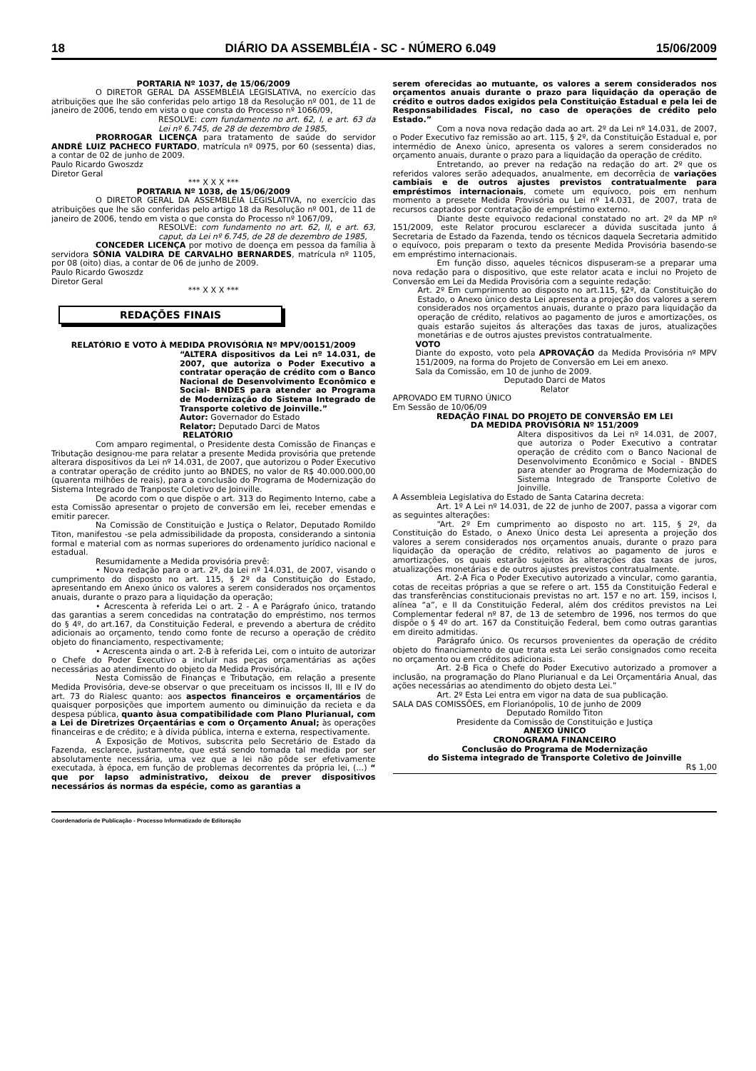18 DIÁRIO DA ASSEMBLÉIA - SC - NÚMERO 6.049 15/06/2009
PORTARIA Nº 1037, de 15/06/2009
O DIRETOR GERAL DA ASSEMBLÉIA LEGISLATIVA, no exercício das atribuições que lhe são conferidas pelo artigo 18 da Resolução nº 001, de 11 de janeiro de 2006, tendo em vista o que consta do Processo nº 1066/09,
RESOLVE: com fundamento no art. 62, I, e art. 63 da Lei nº 6.745, de 28 de dezembro de 1985,
PRORROGAR LICENÇA para tratamento de saúde do servidor ANDRÉ LUIZ PACHECO FURTADO, matrícula nº 0975, por 60 (sessenta) dias, a contar de 02 de junho de 2009.
Paulo Ricardo Gwoszdz
Diretor Geral
*** X X X ***
PORTARIA Nº 1038, de 15/06/2009
O DIRETOR GERAL DA ASSEMBLÉIA LEGISLATIVA, no exercício das atribuições que lhe são conferidas pelo artigo 18 da Resolução nº 001, de 11 de janeiro de 2006, tendo em vista o que consta do Processo nº 1067/09,
RESOLVE: com fundamento no art. 62, II, e art. 63, caput, da Lei nº 6.745, de 28 de dezembro de 1985,
CONCEDER LICENÇA por motivo de doença em pessoa da família à servidora SÔNIA VALDIRA DE CARVALHO BERNARDES, matrícula nº 1105, por 08 (oito) dias, a contar de 06 de junho de 2009.
Paulo Ricardo Gwoszdz
Diretor Geral
*** X X X ***
REDAÇÕES FINAIS
RELATÓRIO E VOTO À MEDIDA PROVISÓRIA Nº MPV/00151/2009
“ALTERA dispositivos da Lei nº 14.031, de 2007, que autoriza o Poder Executivo a contratar operação de crédito com o Banco Nacional de Desenvolvimento Econômico e Social- BNDES para atender ao Programa de Modernização do Sistema Integrado de Transporte coletivo de Joinville.”
Autor: Governador do Estado
Relator: Deputado Darci de Matos
RELATÓRIO
Com amparo regimental, o Presidente desta Comissão de Finanças e Tributação designou-me para relatar a presente Medida provisória que pretende alterara dispositivos da Lei nº 14.031, de 2007, que autorizou o Poder Executivo a contratar operação de crédito junto ao BNDES, no valor de R$ 40.000.000,00 (quarenta milhões de reais), para a conclusão do Programa de Modernização do Sistema Integrado de Tranposte Coletivo de Joinville.
De acordo com o que dispõe o art. 313 do Regimento Interno, cabe a esta Comissão apresentar o projeto de conversão em lei, receber emendas e emitir parecer.
Na Comissão de Constituição e Justiça o Relator, Deputado Romildo Titon, manifestou -se pela admissibilidade da proposta, considerando a sintonia formal e material com as normas superiores do ordenamento jurídico nacional e estadual.
Resumidamente a Medida provisória prevê:
• Nova redação para o art. 2º, da Lei nº 14.031, de 2007, visando o cumprimento do disposto no art. 115, § 2º da Constituição do Estado, apresentando em Anexo único os valores a serem considerados nos orçamentos anuais, durante o prazo para a liquidação da operação;
• Acrescenta à referida Lei o art. 2 - A e Parágrafo único, tratando das garantias a serem concedidas na contratação do empréstimo, nos termos do § 4º, do art.167, da Constituição Federal, e prevendo a abertura de crédito adicionais ao orçamento, tendo como fonte de recurso a operação de crédito objeto do financiamento, respectivamente;
• Acrescenta ainda o art. 2-B à referida Lei, com o intuito de autorizar o Chefe do Poder Executivo a incluir nas peças orçamentárias as ações necessárias ao atendimento do objeto da Medida Provisória.
Nesta Comissão de Finanças e Tributação, em relação a presente Medida Provisória, deve-se observar o que preceituam os incissos II, III e IV do art. 73 do Rialesc quanto: aos aspectos financeiros e orçamentários de quaisquer porposições que importem aumento ou diminuição da recieta e da despesa pública, quanto àsua compatibilidade com Plano Plurianual, com a Lei de Diretrizes Orçaentárias e com o Orçamento Anual; às operações financeiras e de crédito; e à dívida pública, interna e externa, respectivamente.
A Exposição de Motivos, subscrita pelo Secretário de Estado da Fazenda, esclarece, justamente, que está sendo tomada tal medida por ser absolutamente necessária, uma vez que a lei não pôde ser efetivamente executada, à época, em função de problemas decorrentes da própria lei, (...) “ que por lapso administrativo, deixou de prever dispositivos necessários ás normas da espécie, como as garantias a
serem oferecidas ao mutuante, os valores a serem considerados nos orçamentos anuais durante o prazo para liquidação da operação de crédito e outros dados exigidos pela Constituição Estadual e pela lei de Responsabilidades Fiscal, no caso de operações de crédito pelo Estado.”
Com a nova nova redação dada ao art. 2º da Lei nº 14.031, de 2007, o Poder Executivo faz remissão ao art. 115, § 2º, da Constituição Estadual e, por intermédio de Anexo ùnico, apresenta os valores a serem considerados no orçamento anuais, durante o prazo para a liquidação da operação de crédito.
Entretando, ao prever na redação na redação do art. 2º que os referidos valores serão adequados, anualmente, em decorrêcia de variações cambiais e de outros ajustes previstos contratualmente para empréstimos internacionais, comete um equívoco, pois em nenhum momento a presete Medida Provisória ou Lei nº 14.031, de 2007, trata de recursos captados por contratação de empréstimo externo.
Diante deste equivoco redacional constatado no art. 2º da MP nº 151/2009, este Relator procurou esclarecer a dúvida suscitada junto á Secretaria de Estado da Fazenda, tendo os técnicos daquela Secretaria admitido o equívoco, pois preparam o texto da presente Medida Provisória basendo-se em empréstimo internacionais.
Em função disso, aqueles técnicos dispuseram-se a preparar uma nova redação para o dispositivo, que este relator acata e inclui no Projeto de Conversão em Lei da Medida Provisória com a seguinte redação:
Art. 2º Em cumprimento ao disposto no art.115, §2º, da Constituição do Estado, o Anexo ùnico desta Lei apresenta a projeção dos valores a serem considerados nos orçamentos anuais, durante o prazo para liquidação da operação de crédito, relativos ao pagamento de juros e amortizações, os quais estarão sujeitos ás alterações das taxas de juros, atualizações monetárias e de outros ajustes previstos contratualmente.
VOTO
Diante do exposto, voto pela APROVAÇÃO da Medida Provisória nº MPV 151/2009, na forma do Projeto de Conversão em Lei em anexo.
Sala da Comissão, em 10 de junho de 2009.
Deputado Darci de Matos
Relator
APROVADO EM TURNO ÚNICO
Em Sessão de 10/06/09
REDAÇÃO FINAL DO PROJETO DE CONVERSÃO EM LEI
DA MEDIDA PROVISÓRIA Nº 151/2009
Altera dispositivos da Lei nº 14.031, de 2007, que autoriza o Poder Executivo a contratar operação de crédito com o Banco Nacional de Desenvolvimento Econômico e Social - BNDES para atender ao Programa de Modernização do Sistema Integrado de Transporte Coletivo de Joinville.
A Assembleia Legislativa do Estado de Santa Catarina decreta:
Art. 1º A Lei nº 14.031, de 22 de junho de 2007, passa a vigorar com as seguintes alterações:
“Art. 2º Em cumprimento ao disposto no art. 115, § 2º, da Constituição do Estado, o Anexo Único desta Lei apresenta a projeção dos valores a serem considerados nos orçamentos anuais, durante o prazo para liquidação da operação de crédito, relativos ao pagamento de juros e amortizações, os quais estarão sujeitos às alterações das taxas de juros, atualizações monetárias e de outros ajustes previstos contratualmente.
Art. 2-A Fica o Poder Executivo autorizado a vincular, como garantia, cotas de receitas próprias a que se refere o art. 155 da Constituição Federal e das transferências constitucionais previstas no art. 157 e no art. 159, incisos I, alínea “a”, e II da Constituição Federal, além dos créditos previstos na Lei Complementar federal nº 87, de 13 de setembro de 1996, nos termos do que dispõe o § 4º do art. 167 da Constituição Federal, bem como outras garantias em direito admitidas.
Parágrafo único. Os recursos provenientes da operação de crédito objeto do financiamento de que trata esta Lei serão consignados como receita no orçamento ou em créditos adicionais.
Art. 2-B Fica o Chefe do Poder Executivo autorizado a promover a inclusão, na programação do Plano Plurianual e da Lei Orçamentária Anual, das ações necessárias ao atendimento do objeto desta Lei.”
Art. 2º Esta Lei entra em vigor na data de sua publicação.
SALA DAS COMISSÕES, em Florianópolis, 10 de junho de 2009
Deputado Romildo Titon
Presidente da Comissão de Constituição e Justiça
ANEXO ÚNICO
CRONOGRAMA FINANCEIRO
Conclusão do Programa de Modernização
do Sistema integrado de Transporte Coletivo de Joinville
R$ 1,00
Coordenadoria de Publicação - Processo Informatizado de Editoração